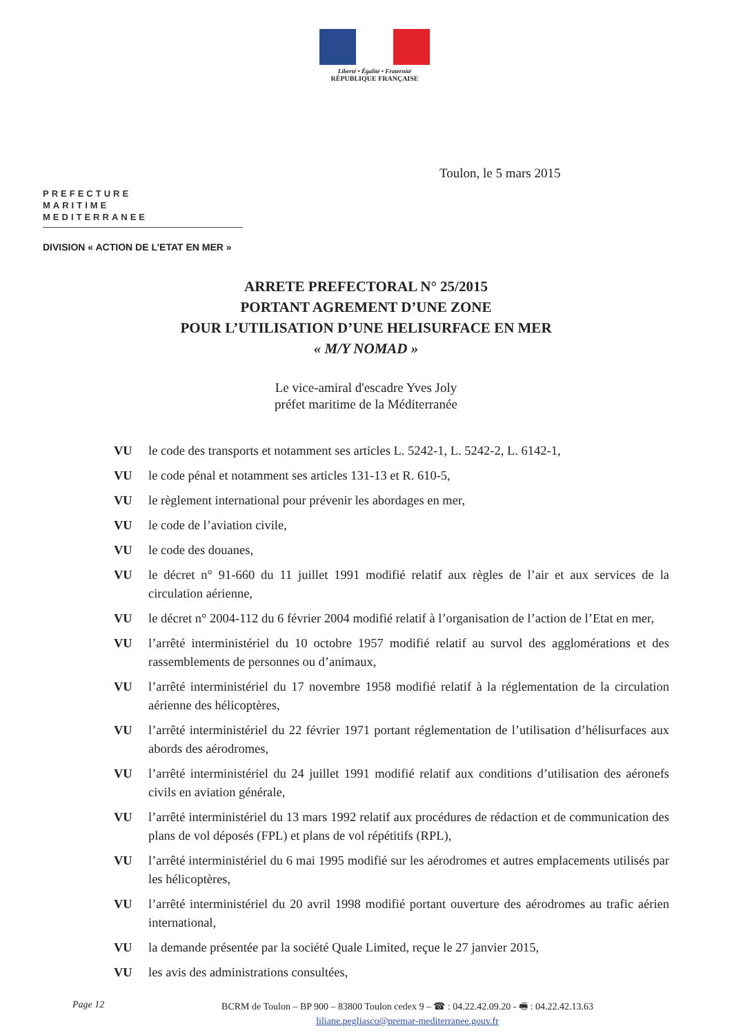Liberté • Égalité • Fraternité
RÉPUBLIQUE FRANÇAISE
Toulon, le 5 mars 2015
PREFECTURE
MARITIME
MEDITERRANEE
DIVISION « ACTION DE L’ETAT EN MER »
ARRETE PREFECTORAL N° 25/2015
PORTANT AGREMENT D’UNE ZONE
POUR L’UTILISATION D’UNE HELISURFACE EN MER
« M/Y NOMAD »
Le vice-amiral d'escadre Yves Joly
préfet maritime de la Méditerranée
VU le code des transports et notamment ses articles L. 5242-1, L. 5242-2, L. 6142-1,
VU le code pénal et notamment ses articles 131-13 et R. 610-5,
VU le règlement international pour prévenir les abordages en mer,
VU le code de l’aviation civile,
VU le code des douanes,
VU le décret n° 91-660 du 11 juillet 1991 modifié relatif aux règles de l’air et aux services de la circulation aérienne,
VU le décret n° 2004-112 du 6 février 2004 modifié relatif à l’organisation de l’action de l’Etat en mer,
VU l’arrêté interministériel du 10 octobre 1957 modifié relatif au survol des agglomérations et des rassemblements de personnes ou d’animaux,
VU l’arrêté interministériel du 17 novembre 1958 modifié relatif à la réglementation de la circulation aérienne des hélicoptères,
VU l’arrêté interministériel du 22 février 1971 portant réglementation de l’utilisation d’hélisurfaces aux abords des aérodromes,
VU l’arrêté interministériel du 24 juillet 1991 modifié relatif aux conditions d’utilisation des aéronefs civils en aviation générale,
VU l’arrêté interministériel du 13 mars 1992 relatif aux procédures de rédaction et de communication des plans de vol déposés (FPL) et plans de vol répétitifs (RPL),
VU l’arrêté interministériel du 6 mai 1995 modifié sur les aérodromes et autres emplacements utilisés par les hélicoptères,
VU l’arrêté interministériel du 20 avril 1998 modifié portant ouverture des aérodromes au trafic aérien international,
VU la demande présentée par la société Quale Limited, reçue le 27 janvier 2015,
VU les avis des administrations consultées,
Page 12
BCRM de Toulon – BP 900 – 83800 Toulon cedex 9 – ☎ : 04.22.42.09.20 - 🖷 : 04.22.42.13.63
liliane.pegliasco@premar-mediterranee.gouv.fr